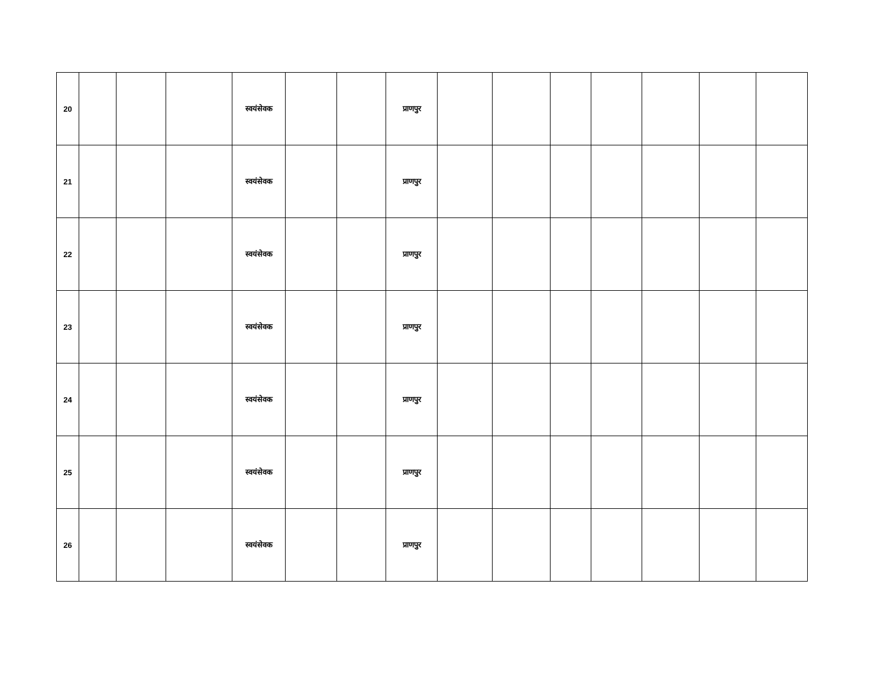| 20 | | | | स्वयंसेवक | | | प्राणपुर | | | | | | | |
| 21 | | | | स्वयंसेवक | | | प्राणपुर | | | | | | | |
| 22 | | | | स्वयंसेवक | | | प्राणपुर | | | | | | | |
| 23 | | | | स्वयंसेवक | | | प्राणपुर | | | | | | | |
| 24 | | | | स्वयंसेवक | | | प्राणपुर | | | | | | | |
| 25 | | | | स्वयंसेवक | | | प्राणपुर | | | | | | | |
| 26 | | | | स्वयंसेवक | | | प्राणपुर | | | | | | | |